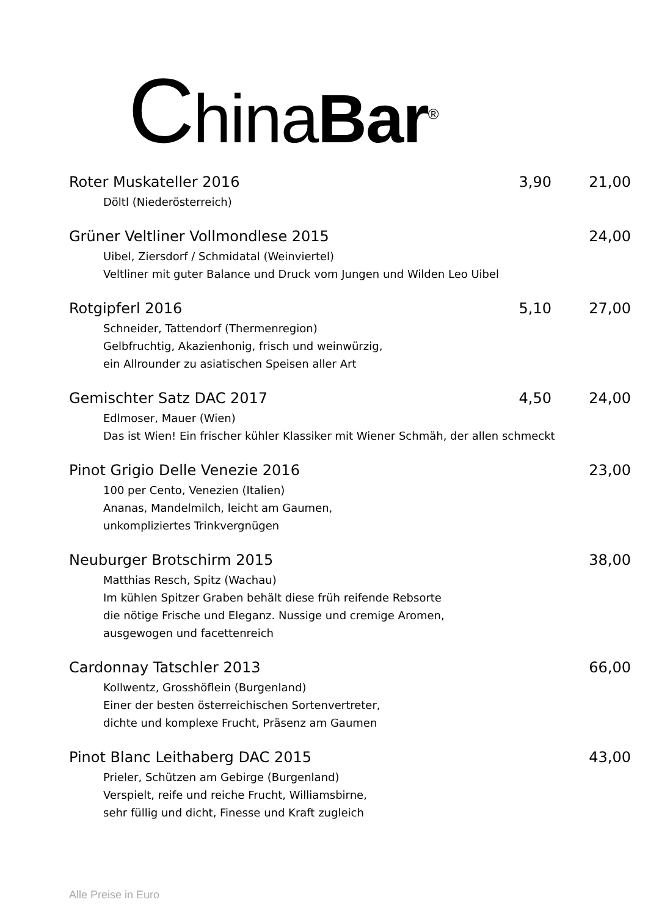ChinaBar<sup>®</sup>
Roter Muskateller 2016 3,90 21,00
Döltl (Niederösterreich)
Grüner Veltliner Vollmondlese 2015 24,00
Uibel, Ziersdorf / Schmidatal (Weinviertel)
Veltliner mit guter Balance und Druck vom Jungen und Wilden Leo Uibel
Rotgipferl 2016 5,10 27,00
Schneider, Tattendorf (Thermenregion)
Gelbfruchtig, Akazienhonig, frisch und weinwürzig,
ein Allrounder zu asiatischen Speisen aller Art
Gemischter Satz DAC 2017 4,50 24,00
Edlmoser, Mauer (Wien)
Das ist Wien! Ein frischer kühler Klassiker mit Wiener Schmäh, der allen schmeckt
Pinot Grigio Delle Venezie 2016 23,00
100 per Cento, Venezien (Italien)
Ananas, Mandelmilch, leicht am Gaumen,
unkompliziertes Trinkvergnügen
Neuburger Brotschirm 2015 38,00
Matthias Resch, Spitz (Wachau)
Im kühlen Spitzer Graben behält diese früh reifende Rebsorte
die nötige Frische und Eleganz. Nussige und cremige Aromen,
ausgewogen und facettenreich
Cardonnay Tatschler 2013 66,00
Kollwentz, Grosshöflein (Burgenland)
Einer der besten österreichischen Sortenvertreter,
dichte und komplexe Frucht, Präsenz am Gaumen
Pinot Blanc Leithaberg DAC 2015 43,00
Prieler, Schützen am Gebirge (Burgenland)
Verspielt, reife und reiche Frucht, Williamsbirne,
sehr füllig und dicht, Finesse und Kraft zugleich
Alle Preise in Euro